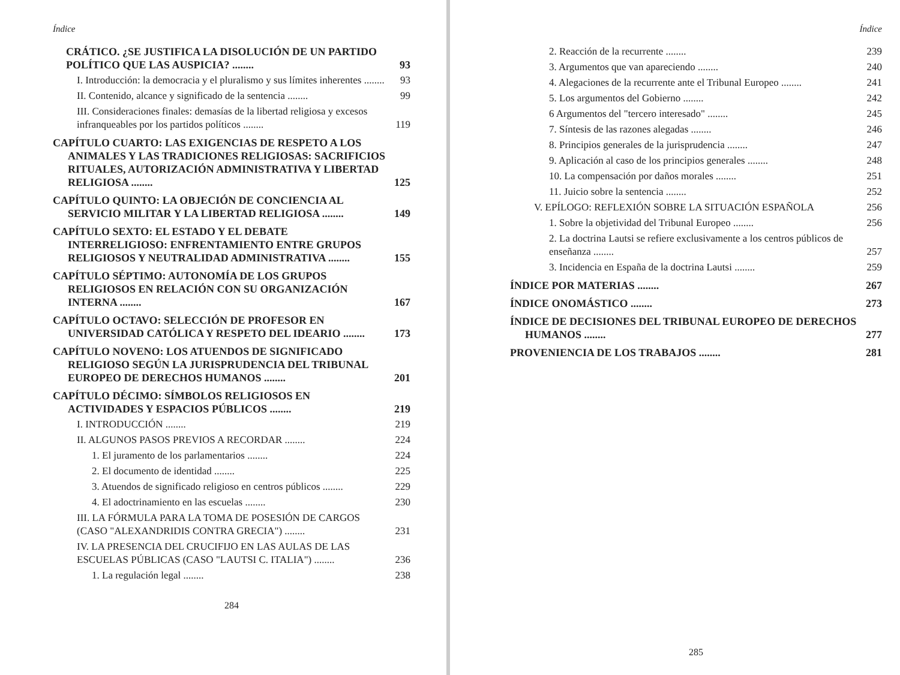Índice
CRÁTICO. ¿SE JUSTIFICA LA DISOLUCIÓN DE UN PARTIDO POLÍTICO QUE LAS AUSPICIA? ........ 93
I. Introducción: la democracia y el pluralismo y sus límites inherentes ........ 93
II. Contenido, alcance y significado de la sentencia ........ 99
III. Consideraciones finales: demasías de la libertad religiosa y excesos infranqueables por los partidos políticos ........ 119
CAPÍTULO CUARTO: LAS EXIGENCIAS DE RESPETO A LOS ANIMALES Y LAS TRADICIONES RELIGIOSAS: SACRIFICIOS RITUALES, AUTORIZACIÓN ADMINISTRATIVA Y LIBERTAD RELIGIOSA ........ 125
CAPÍTULO QUINTO: LA OBJECIÓN DE CONCIENCIA AL SERVICIO MILITAR Y LA LIBERTAD RELIGIOSA ........ 149
CAPÍTULO SEXTO: EL ESTADO Y EL DEBATE INTERRELIGIOSO: ENFRENTAMIENTO ENTRE GRUPOS RELIGIOSOS Y NEUTRALIDAD ADMINISTRATIVA ........ 155
CAPÍTULO SÉPTIMO: AUTONOMÍA DE LOS GRUPOS RELIGIOSOS EN RELACIÓN CON SU ORGANIZACIÓN INTERNA ........ 167
CAPÍTULO OCTAVO: SELECCIÓN DE PROFESOR EN UNIVERSIDAD CATÓLICA Y RESPETO DEL IDEARIO ........ 173
CAPÍTULO NOVENO: LOS ATUENDOS DE SIGNIFICADO RELIGIOSO SEGÚN LA JURISPRUDENCIA DEL TRIBUNAL EUROPEO DE DERECHOS HUMANOS ........ 201
CAPÍTULO DÉCIMO: SÍMBOLOS RELIGIOSOS EN ACTIVIDADES Y ESPACIOS PÚBLICOS ........ 219
I. INTRODUCCIÓN ........ 219
II. ALGUNOS PASOS PREVIOS A RECORDAR ........ 224
1. El juramento de los parlamentarios ........ 224
2. El documento de identidad ........ 225
3. Atuendos de significado religioso en centros públicos ........ 229
4. El adoctrinamiento en las escuelas ........ 230
III. LA FÓRMULA PARA LA TOMA DE POSESIÓN DE CARGOS (CASO "ALEXANDRIDIS CONTRA GRECIA") ........ 231
IV. LA PRESENCIA DEL CRUCIFIJO EN LAS AULAS DE LAS ESCUELAS PÚBLICAS (CASO "LAUTSI C. ITALIA") ........ 236
1. La regulación legal ........ 238
284
Índice
2. Reacción de la recurrente ........ 239
3. Argumentos que van apareciendo ........ 240
4. Alegaciones de la recurrente ante el Tribunal Europeo ........ 241
5. Los argumentos del Gobierno ........ 242
6 Argumentos del "tercero interesado" ........ 245
7. Síntesis de las razones alegadas ........ 246
8. Principios generales de la jurisprudencia ........ 247
9. Aplicación al caso de los principios generales ........ 248
10. La compensación por daños morales ........ 251
11. Juicio sobre la sentencia ........ 252
V. EPÍLOGO: REFLEXIÓN SOBRE LA SITUACIÓN ESPAÑOLA 256
1. Sobre la objetividad del Tribunal Europeo ........ 256
2. La doctrina Lautsi se refiere exclusivamente a los centros públicos de enseñanza ........ 257
3. Incidencia en España de la doctrina Lautsi ........ 259
ÍNDICE POR MATERIAS ........ 267
ÍNDICE ONOMÁSTICO ........ 273
ÍNDICE DE DECISIONES DEL TRIBUNAL EUROPEO DE DERECHOS HUMANOS ........ 277
PROVENIENCIA DE LOS TRABAJOS ........ 281
285